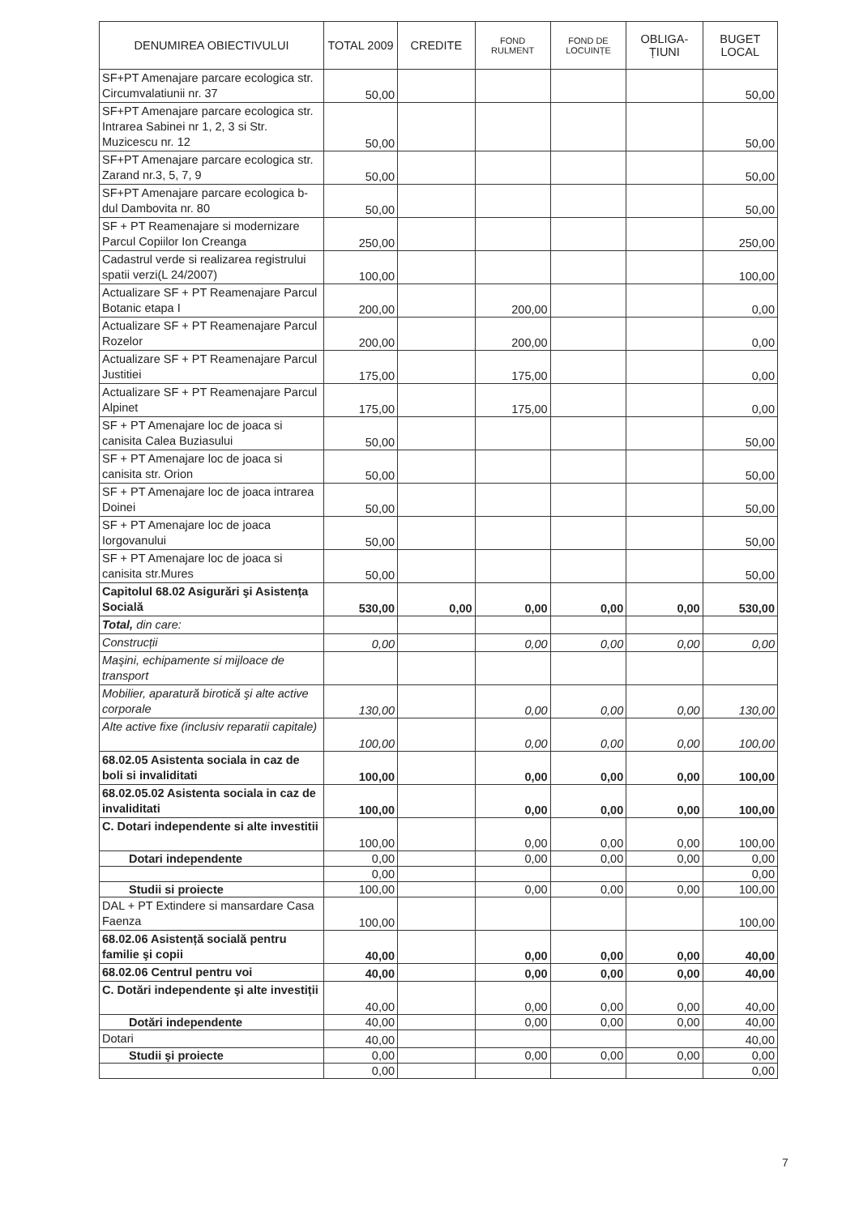| DENUMIREA OBIECTIVULUI | TOTAL 2009 | CREDITE | FOND RULMENT | FOND DE LOCUINȚE | OBLIGA- ȚIUNI | BUGET LOCAL |
| --- | --- | --- | --- | --- | --- | --- |
| SF+PT Amenajare parcare ecologica str. Circumvalatiunii nr. 37 | 50,00 | | | | | 50,00 |
| SF+PT Amenajare parcare ecologica str. Intrarea Sabinei nr 1, 2, 3 si Str. Muzicescu nr. 12 | 50,00 | | | | | 50,00 |
| SF+PT Amenajare parcare ecologica str. Zarand nr.3, 5, 7, 9 | 50,00 | | | | | 50,00 |
| SF+PT Amenajare parcare ecologica b-dul Dambovita nr. 80 | 50,00 | | | | | 50,00 |
| SF + PT Reamenajare si modernizare Parcul Copiilor Ion Creanga | 250,00 | | | | | 250,00 |
| Cadastrul verde si realizarea registrului spatii verzi(L 24/2007) | 100,00 | | | | | 100,00 |
| Actualizare SF + PT Reamenajare Parcul Botanic etapa I | 200,00 | | 200,00 | | | 0,00 |
| Actualizare SF + PT Reamenajare Parcul Rozelor | 200,00 | | 200,00 | | | 0,00 |
| Actualizare SF + PT Reamenajare Parcul Justitiei | 175,00 | | 175,00 | | | 0,00 |
| Actualizare SF + PT Reamenajare Parcul Alpinet | 175,00 | | 175,00 | | | 0,00 |
| SF + PT Amenajare loc de joaca si canisita Calea Buziasului | 50,00 | | | | | 50,00 |
| SF + PT Amenajare loc de joaca si canisita str. Orion | 50,00 | | | | | 50,00 |
| SF + PT Amenajare loc de joaca intrarea Doinei | 50,00 | | | | | 50,00 |
| SF + PT Amenajare loc de joaca Iorgovanului | 50,00 | | | | | 50,00 |
| SF + PT Amenajare loc de joaca si canisita str.Mures | 50,00 | | | | | 50,00 |
| Capitolul 68.02 Asigurări şi Asistența Socială | 530,00 | 0,00 | 0,00 | 0,00 | 0,00 | 530,00 |
| Total, din care: | | | | | | |
| Construcții | 0,00 | | 0,00 | 0,00 | 0,00 | 0,00 |
| Maşini, echipamente si mijloace de transport | | | | | | |
| Mobilier, aparatură birotică şi alte active corporale | 130,00 | | 0,00 | 0,00 | 0,00 | 130,00 |
| Alte active fixe (inclusiv reparatii capitale) | 100,00 | | 0,00 | 0,00 | 0,00 | 100,00 |
| 68.02.05 Asistenta sociala in caz de boli si invaliditati | 100,00 | | 0,00 | 0,00 | 0,00 | 100,00 |
| 68.02.05.02 Asistenta sociala in caz de invaliditati | 100,00 | | 0,00 | 0,00 | 0,00 | 100,00 |
| C. Dotari independente si alte investitii | 100,00 | | 0,00 | 0,00 | 0,00 | 100,00 |
| Dotari independente | 0,00 | | 0,00 | 0,00 | 0,00 | 0,00 |
| | 0,00 | | | | | 0,00 |
| Studii si proiecte | 100,00 | | 0,00 | 0,00 | 0,00 | 100,00 |
| DAL + PT Extindere si mansardare Casa Faenza | 100,00 | | | | | 100,00 |
| 68.02.06 Asistență socială pentru familie şi copii | 40,00 | | 0,00 | 0,00 | 0,00 | 40,00 |
| 68.02.06 Centrul pentru voi | 40,00 | | 0,00 | 0,00 | 0,00 | 40,00 |
| C. Dotări independente şi alte investiții | 40,00 | | 0,00 | 0,00 | 0,00 | 40,00 |
| Dotări independente | 40,00 | | 0,00 | 0,00 | 0,00 | 40,00 |
| Dotari | 40,00 | | | | | 40,00 |
| Studii şi proiecte | 0,00 | | 0,00 | 0,00 | 0,00 | 0,00 |
| | 0,00 | | | | | 0,00 |
7